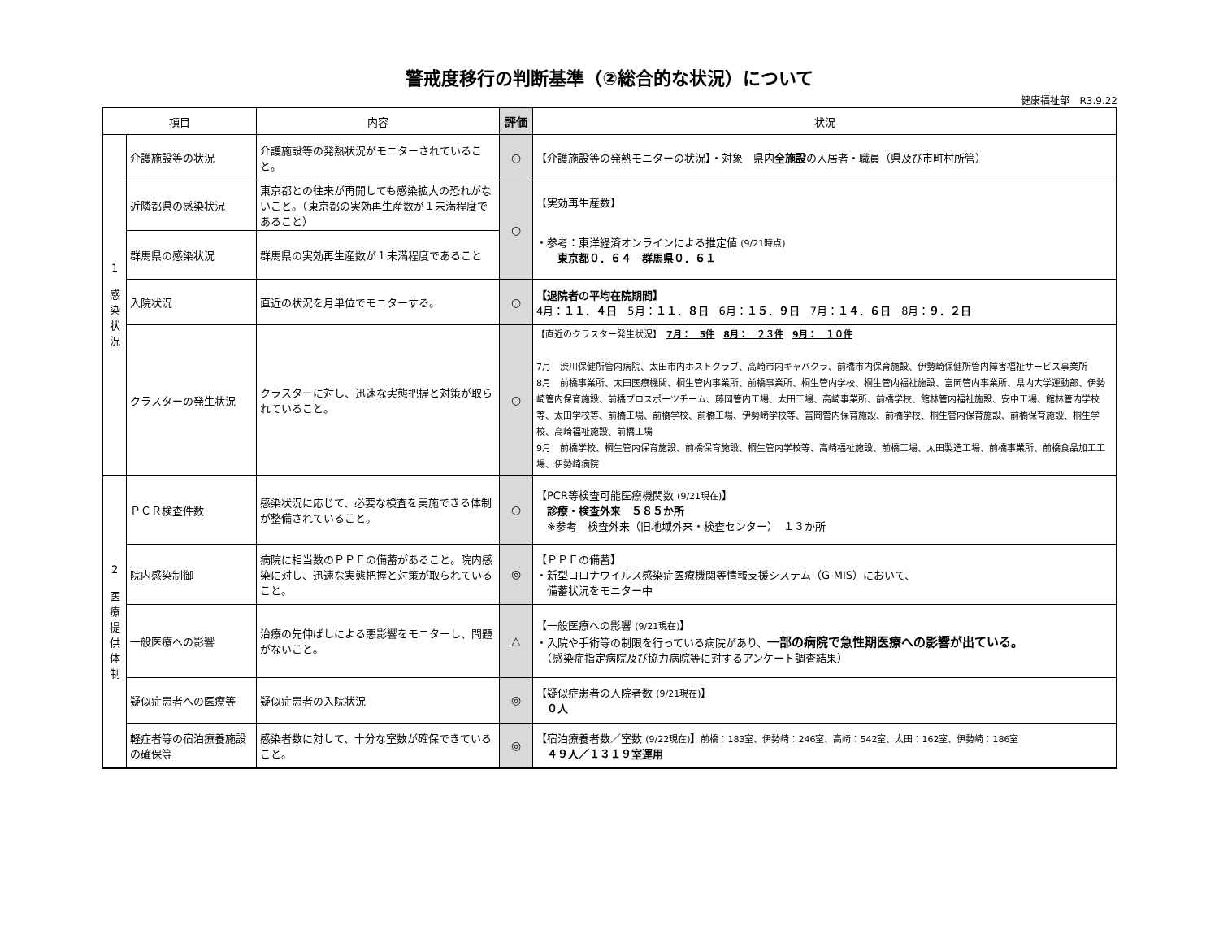警戒度移行の判断基準（②総合的な状況）について
健康福祉部　R3.9.22
| 項目 | | 内容 | 評価 | 状況 |
| --- | --- | --- | --- | --- |
| 1 感 染 状 況 | 介護施設等の状況 | 介護施設等の発熱状況がモニターされていること。 | ○ | 【介護施設等の発熱モニターの状況】・対象 県内 全施設 の入居者・職員（県及び市町村所管） |
| | 近隣都県の感染状況 | 東京都との往来が再開しても感染拡大の恐れがないこと。（東京都の実効再生産数が１未満程度であること） | ○ | 【実効再生産数】 ・参考：東洋経済オンラインによる推定値 (9/21時点) 東京都０．６４ 群馬県０．６１ |
| | 群馬県の感染状況 | 群馬県の実効再生産数が１未満程度であること | | |
| | 入院状況 | 直近の状況を月単位でモニターする。 | ○ | 【退院者の平均在院期間】 4月： １１．４日 5月： １１．８日 6月： １５．９日 7月： １４．６日 8月： ９．２日 |
| | クラスターの発生状況 | クラスターに対し、迅速な実態把握と対策が取られていること。 | ○ | 【直近のクラスター発生状況】 7月： 5件 8月： ２３件 9月： １０件 7月 渋川保健所管内病院、太田市内ホストクラブ、高崎市内キャバクラ、前橋市内保育施設、伊勢崎保健所管内障害福祉サービス事業所 8月 前橋事業所、太田医療機関、桐生管内事業所、前橋事業所、桐生管内学校、桐生管内福祉施設、富岡管内事業所、県内大学運動部、伊勢崎管内保育施設、前橋プロスポーツチーム、藤岡管内工場、太田工場、高崎事業所、前橋学校、館林管内福祉施設、安中工場、館林管内学校等、太田学校等、前橋工場、前橋学校、前橋工場、伊勢崎学校等、富岡管内保育施設、前橋学校、桐生管内保育施設、前橋保育施設、桐生学校、高崎福祉施設、前橋工場 9月 前橋学校、桐生管内保育施設、前橋保育施設、桐生管内学校等、高崎福祉施設、前橋工場、太田製造工場、前橋事業所、前橋食品加工工場、伊勢崎病院 |
| 2 医 療 提 供 体 制 | ＰＣＲ検査件数 | 感染状況に応じて、必要な検査を実施できる体制が整備されていること。 | ○ | 【PCR等検査可能医療機関数 (9/21現在) 】 診療・検査外来 ５８５か所 ※参考 検査外来（旧地域外来・検査センター） １３か所 |
| | 院内感染制御 | 病院に相当数のＰＰＥの備蓄があること。院内感染に対し、迅速な実態把握と対策が取られていること。 | ◎ | 【ＰＰＥの備蓄】 ・新型コロナウイルス感染症医療機関等情報支援システム（G-MIS）において、 備蓄状況をモニター中 |
| | 一般医療への影響 | 治療の先伸ばしによる悪影響をモニターし、問題がないこと。 | △ | 【一般医療への影響 (9/21現在) 】 ・入院や手術等の制限を行っている病院があり、 一部の病院で急性期医療への影響が出ている。 （感染症指定病院及び協力病院等に対するアンケート調査結果） |
| | 疑似症患者への医療等 | 疑似症患者の入院状況 | ◎ | 【疑似症患者の入院者数 (9/21現在) 】 ０人 |
| | 軽症者等の宿泊療養施設の確保等 | 感染者数に対して、十分な室数が確保できていること。 | ◎ | 【宿泊療養者数／室数 (9/22現在) 】 前橋：183室、伊勢崎：246室、高崎：542室、太田：162室、伊勢崎：186室 ４９人／１３１９室運用 |